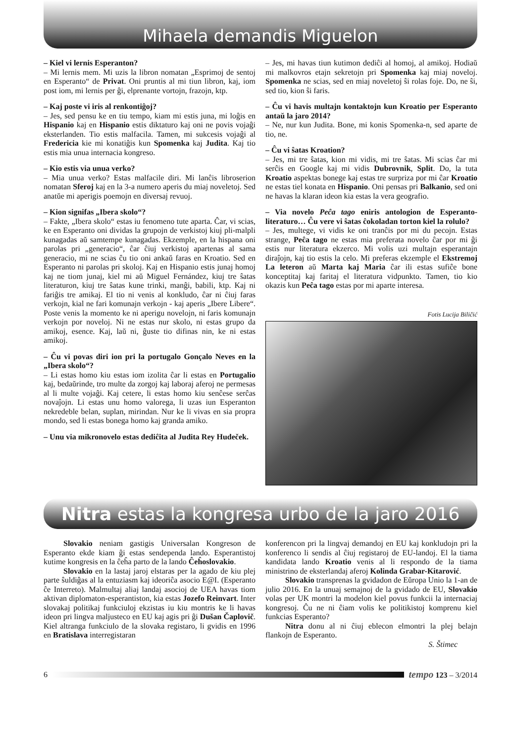Mihaela demandis Miguelon
– Kiel vi lernis Esperanton?
– Mi lernis mem. Mi uzis la libron nomatan „Esprimoj de sentoj en Esperanto“ de Privat. Oni pruntis al mi tiun libron, kaj, iom post iom, mi lernis per ĝi, elprenante vortojn, frazojn, ktp.
– Kaj poste vi iris al renkontiĝoj?
– Jes, sed pensu ke en tiu tempo, kiam mi estis juna, mi loĝis en Hispanio kaj en Hispanio estis diktaturo kaj oni ne povis vojaĝi eksterlanden. Tio estis malfacila. Tamen, mi sukcesis vojaĝi al Fredericia kie mi konatiĝis kun Spomenka kaj Judita. Kaj tio estis mia unua internacia kongreso.
– Kio estis via unua verko?
– Mia unua verko? Estas malfacile diri. Mi lanĉis libroserion nomatan Sferoj kaj en la 3-a numero aperis du miaj noveletoj. Sed anatŭe mi aperigis poemojn en diversaj revuoj.
– Kion signifas „Ibera skolo“?
– Fakte, „Ibera skolo“ estas iu fenomeno tute aparta. Ĉar, vi scias, ke en Esperanto oni dividas la grupojn de verkistoj kiuj pli-malpli kunagadas aŭ samtempe kunagadas. Ekzemple, en la hispana oni parolas pri „generacio“, ĉar ĉiuj verkistoj apartenas al sama generacio, mi ne scias ĉu tio oni ankaŭ faras en Kroatio. Sed en Esperanto ni parolas pri skoloj. Kaj en Hispanio estis junaj homoj kaj ne tiom junaj, kiel mi aŭ Miguel Fernández, kiuj tre ŝatas literaturon, kiuj tre ŝatas kune trinki, manĝi, babili, ktp. Kaj ni fariĝis tre amikaj. El tio ni venis al konkludo, ĉar ni ĉiuj faras verkojn, kial ne fari komunajn verkojn - kaj aperis „Ibere Libere“. Poste venis la momento ke ni aperigu novelojn, ni faris komunajn verkojn por noveloj. Ni ne estas nur skolo, ni estas grupo da amikoj, esence. Kaj, laŭ ni, ĝuste tio difinas nin, ke ni estas amikoj.
– Ĉu vi povas diri ion pri la portugalo Gonçalo Neves en la „Ibera skolo“?
– Li estas homo kiu estas iom izolita ĉar li estas en Portugalio kaj, bedaŭrinde, tro multe da zorgoj kaj laboraj aferoj ne permesas al li multe vojaĝi. Kaj cetere, li estas homo kiu senĉese serĉas novaĵojn. Li estas unu homo valorega, li uzas iun Esperanton nekredeble belan, suplan, mirindan. Nur ke li vivas en sia propra mondo, sed li estas bonega homo kaj granda amiko.
– Unu via mikronovelo estas dediĉita al Judita Rey Hudeček.
– Jes, mi havas tiun kutimon dediĉi al homoj, al amikoj. Hodiaŭ mi malkovros etajn sekretojn pri Spomenka kaj miaj noveloj. Spomenka ne scias, sed en miaj noveletoj ŝi rolas foje. Do, ne ŝi, sed tio, kion ŝi faris.
– Ĉu vi havis multajn kontaktojn kun Kroatio per Esperanto antaŭ la jaro 2014?
– Ne, nur kun Judita. Bone, mi konis Spomenka-n, sed aparte de tio, ne.
– Ĉu vi ŝatas Kroation?
– Jes, mi tre ŝatas, kion mi vidis, mi tre ŝatas. Mi scias ĉar mi serĉis en Google kaj mi vidis Dubrovnik, Split. Do, la tuta Kroatio aspektas bonege kaj estas tre surpriza por mi ĉar Kroatio ne estas tiel konata en Hispanio. Oni pensas pri Balkanio, sed oni ne havas la klaran ideon kia estas la vera geografio.
– Via novelo Peĉa tago eniris antologion de Esperanto-literaturo… Ĉu vere vi ŝatas ĉokoladan torton kiel la rolulo?
– Jes, multege, vi vidis ke oni tranĉis por mi du pecojn. Estas strange, Peĉa tago ne estas mia preferata novelo ĉar por mi ĝi estis nur literatura ekzerco. Mi volis uzi multajn esperantajn diraĵojn, kaj tio estis la celo. Mi preferas ekzemple el Ekstremoj La leteron aŭ Marta kaj Maria ĉar ili estas sufiĉe bone konceptitaj kaj faritaj el literatura vidpunkto. Tamen, tio kio okazis kun Peĉa tago estas por mi aparte interesa.
Fotis Lucija Biličić
Nitra estas la kongresa urbo de la jaro 2016
Slovakio neniam gastigis Universalan Kongreson de Esperanto ekde kiam ĝi estas sendependa lando. Esperantistoj kutime kongresis en la ĉeĥa parto de la lando Ĉeĥoslovakio.
Slovakio en la lastaj jaroj elstaras per la agado de kiu plej parte ŝuldiĝas al la entuziasm kaj ideoriĉa asocio E@I. (Esperanto ĉe Interreto). Malmultaj aliaj landaj asocioj de UEA havas tiom aktivan diplomaton-esperantiston, kia estas Jozefo Reinvart. Inter slovakaj politikaj funkciuloj ekzistas iu kiu montris ke li havas ideon pri lingva maljusteco en EU kaj agis pri ĝi Dušan Čaplovič. Kiel altranga funkciulo de la slovaka registaro, li gvidis en 1996 en Bratislava interregistaran
konferencon pri la lingvaj demandoj en EU kaj konkludojn pri la konferenco li sendis al ĉiuj registaroj de EU-landoj. El la tiama kandidata lando Kroatio venis al li respondo de la tiama ministrino de eksterlandaj aferoj Kolinda Grabar-Kitarović.
Slovakio transprenas la gvidadon de Eŭropa Unio la 1-an de julio 2016. En la unuaj semajnoj de la gvidado de EU, Slovakio volas per UK montri la modelon kiel povus funkcii la internaciaj kongresoj. Ĉu ne ni ĉiam volis ke politikistoj komprenu kiel funkcias Esperanto?
Nitra donu al ni ĉiuj eblecon elmontri la plej belajn flankojn de Esperanto.
S. Štimec
6
tempo 123 – 3/2014